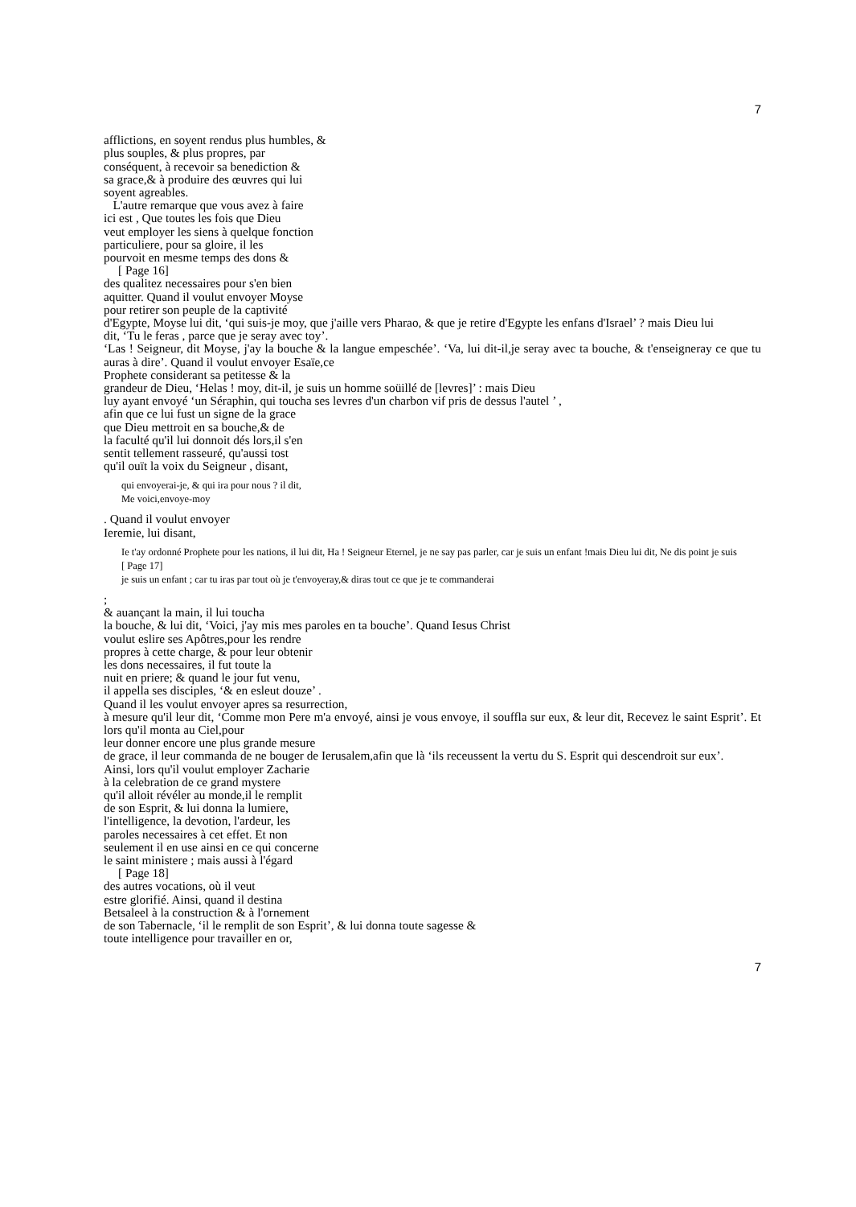7
afflictions, en soyent rendus plus humbles, &
plus souples, & plus propres, par
conséquent, à recevoir sa benediction &
sa grace,& à produire des œuvres qui lui
soyent agreables.
L'autre remarque que vous avez à faire
ici est , Que toutes les fois que Dieu
veut employer les siens à quelque fonction
particuliere, pour sa gloire, il les
pourvoit en mesme temps des dons &
[ Page 16]
des qualitez necessaires pour s'en bien
aquitter. Quand il voulut envoyer Moyse
pour retirer son peuple de la captivité
d'Egypte, Moyse lui dit, ‘qui suis-je moy, que j'aille vers Pharao, & que je retire d'Egypte les enfans d'Israel’ ? mais Dieu lui
dit, ‘Tu le feras , parce que je seray avec toy’.
‘Las ! Seigneur, dit Moyse, j'ay la bouche & la langue empeschée’. ‘Va, lui dit-il,je seray avec ta bouche, & t'enseigneray ce que tu auras à dire’. Quand il voulut envoyer Esaïe,ce
Prophete considerant sa petitesse & la
grandeur de Dieu, ‘Helas ! moy, dit-il, je suis un homme soüillé de [levres]’ : mais Dieu
luy ayant envoyé ‘un Séraphin, qui toucha ses levres d'un charbon vif pris de dessus l'autel ’ ,
afin que ce lui fust un signe de la grace
que Dieu mettroit en sa bouche,& de
la faculté qu'il lui donnoit dés lors,il s'en
sentit tellement rasseuré, qu'aussi tost
qu'il ouït la voix du Seigneur , disant,
qui envoyerai-je, & qui ira pour nous ? il dit,
Me voici,envoye-moy
. Quand il voulut envoyer
Ieremie, lui disant,
Ie t'ay ordonné Prophete pour les nations, il lui dit, Ha ! Seigneur Eternel, je ne say pas parler, car je suis un enfant !mais Dieu lui dit, Ne dis point je suis
[ Page 17]
je suis un enfant ; car tu iras par tout où je t'envoyeray,& diras tout ce que je te commanderai
;
& auançant la main, il lui toucha
la bouche, & lui dit, ‘Voici, j'ay mis mes paroles en ta bouche’. Quand Iesus Christ
voulut eslire ses Apôtres,pour les rendre
propres à cette charge, & pour leur obtenir
les dons necessaires, il fut toute la
nuit en priere; & quand le jour fut venu,
il appella ses disciples, ‘& en esleut douze’ .
Quand il les voulut envoyer apres sa resurrection,
à mesure qu'il leur dit, ‘Comme mon Pere m'a envoyé, ainsi je vous envoye, il souffla sur eux, & leur dit, Recevez le saint Esprit’. Et lors qu'il monta au Ciel,pour
leur donner encore une plus grande mesure
de grace, il leur commanda de ne bouger de Ierusalem,afin que là ‘ils receussent la vertu du S. Esprit qui descendroit sur eux’.
Ainsi, lors qu'il voulut employer Zacharie
à la celebration de ce grand mystere
qu'il alloit révéler au monde,il le remplit
de son Esprit, & lui donna la lumiere,
l'intelligence, la devotion, l'ardeur, les
paroles necessaires à cet effet. Et non
seulement il en use ainsi en ce qui concerne
le saint ministere ; mais aussi à l'égard
[ Page 18]
des autres vocations, où il veut
estre glorifié. Ainsi, quand il destina
Betsaleel à la construction & à l'ornement
de son Tabernacle, ‘il le remplit de son Esprit’, & lui donna toute sagesse &
toute intelligence pour travailler en or,
7